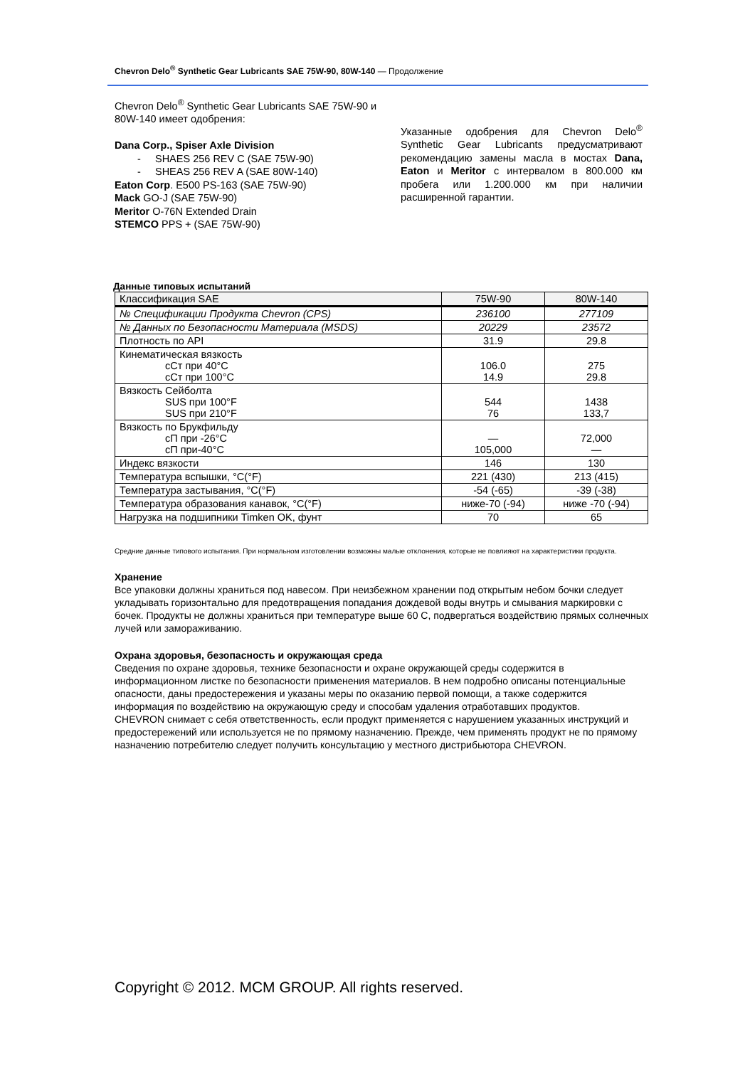Chevron Delo<sup>®</sup> Synthetic Gear Lubricants SAE 75W-90, 80W-140 — Продолжение
Chevron Delo<sup>®</sup> Synthetic Gear Lubricants SAE 75W-90 и 80W-140 имеет одобрения:
Dana Corp., Spiser Axle Division
- SHAES 256 REV C (SAE 75W-90)
- SHEAS 256 REV A (SAE 80W-140)
Eaton Corp. E500 PS-163 (SAE 75W-90)
Mack GO-J (SAE 75W-90)
Meritor O-76N Extended Drain
STEMCO PPS + (SAE 75W-90)
Указанные одобрения для Chevron Delo<sup>®</sup> Synthetic Gear Lubricants предусматривают рекомендацию замены масла в мостах Dana, Eaton и Meritor с интервалом в 800.000 км пробега или 1.200.000 км при наличии расширенной гарантии.
Данные типовых испытаний
| Классификация SAE | 75W-90 | 80W-140 |
| № Спецификации Продукта Chevron (CPS) | 236100 | 277109 |
| № Данных по Безопасности Материала (MSDS) | 20229 | 23572 |
| Плотность по API | 31.9 | 29.8 |
| Кинематическая вязкость сСт при 40°C сСт при 100°C | 106.0 14.9 | 275 29.8 |
| Вязкость Сейболта SUS при 100°F SUS при 210°F | 544 76 | 1438 133,7 |
| Вязкость по Брукфильду сП при -26°C сП при-40°C | — 105,000 | 72,000 — |
| Индекс вязкости | 146 | 130 |
| Температура вспышки, °C(°F) | 221 (430) | 213 (415) |
| Температура застывания, °C(°F) | -54 (-65) | -39 (-38) |
| Температура образования канавок, °C(°F) | ниже-70 (-94) | ниже -70 (-94) |
| Нагрузка на подшипники Timken OK, фунт | 70 | 65 |
Средние данные типового испытания. При нормальном изготовлении возможны малые отклонения, которые не повлияют на характеристики продукта.
Хранение
Все упаковки должны храниться под навесом. При неизбежном хранении под открытым небом бочки следует укладывать горизонтально для предотвращения попадания дождевой воды внутрь и смывания маркировки с бочек. Продукты не должны храниться при температуре выше 60 C, подвергаться воздействию прямых солнечных лучей или замораживанию.
Охрана здоровья, безопасность и окружающая среда
Сведения по охране здоровья, технике безопасности и охране окружающей среды содержится в информационном листке по безопасности применения материалов. В нем подробно описаны потенциальные опасности, даны предостережения и указаны меры по оказанию первой помощи, а также содержится информация по воздействию на окружающую среду и способам удаления отработавших продуктов.
CHEVRON снимает с себя ответственность, если продукт применяется с нарушением указанных инструкций и предостережений или используется не по прямому назначению. Прежде, чем применять продукт не по прямому назначению потребителю следует получить консультацию у местного дистрибьютора CHEVRON.
Copyright © 2012. MCM GROUP. All rights reserved.